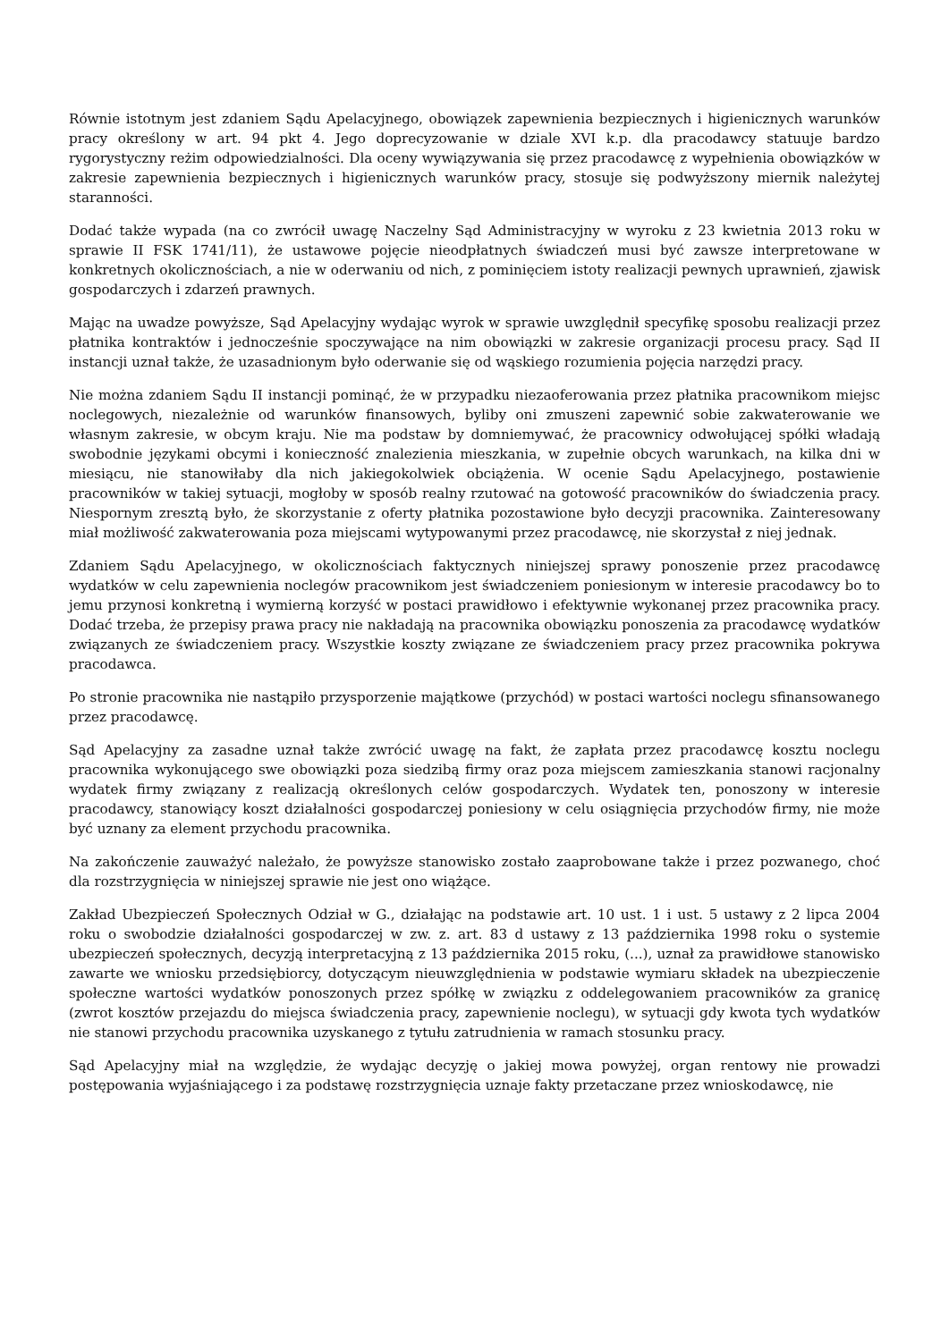Równie istotnym jest zdaniem Sądu Apelacyjnego, obowiązek zapewnienia bezpiecznych i higienicznych warunków pracy określony w art. 94 pkt 4. Jego doprecyzowanie w dziale XVI k.p. dla pracodawcy statuuje bardzo rygorystyczny reżim odpowiedzialności. Dla oceny wywiązywania się przez pracodawcę z wypełnienia obowiązków w zakresie zapewnienia bezpiecznych i higienicznych warunków pracy, stosuje się podwyższony miernik należytej staranności.
Dodać także wypada (na co zwrócił uwagę Naczelny Sąd Administracyjny w wyroku z 23 kwietnia 2013 roku w sprawie II FSK 1741/11), że ustawowe pojęcie nieodpłatnych świadczeń musi być zawsze interpretowane w konkretnych okolicznościach, a nie w oderwaniu od nich, z pominięciem istoty realizacji pewnych uprawnień, zjawisk gospodarczych i zdarzeń prawnych.
Mając na uwadze powyższe, Sąd Apelacyjny wydając wyrok w sprawie uwzględnił specyfikę sposobu realizacji przez płatnika kontraktów i jednocześnie spoczywające na nim obowiązki w zakresie organizacji procesu pracy. Sąd II instancji uznał także, że uzasadnionym było oderwanie się od wąskiego rozumienia pojęcia narzędzi pracy.
Nie można zdaniem Sądu II instancji pominąć, że w przypadku niezaoferowania przez płatnika pracownikom miejsc noclegowych, niezależnie od warunków finansowych, byliby oni zmuszeni zapewnić sobie zakwaterowanie we własnym zakresie, w obcym kraju. Nie ma podstaw by domniemywać, że pracownicy odwołującej spółki władają swobodnie językami obcymi i konieczność znalezienia mieszkania, w zupełnie obcych warunkach, na kilka dni w miesiącu, nie stanowiłaby dla nich jakiegokolwiek obciążenia. W ocenie Sądu Apelacyjnego, postawienie pracowników w takiej sytuacji, mogłoby w sposób realny rzutować na gotowość pracowników do świadczenia pracy. Niespornym zresztą było, że skorzystanie z oferty płatnika pozostawione było decyzji pracownika. Zainteresowany miał możliwość zakwaterowania poza miejscami wytypowanymi przez pracodawcę, nie skorzystał z niej jednak.
Zdaniem Sądu Apelacyjnego, w okolicznościach faktycznych niniejszej sprawy ponoszenie przez pracodawcę wydatków w celu zapewnienia noclegów pracownikom jest świadczeniem poniesionym w interesie pracodawcy bo to jemu przynosi konkretną i wymierną korzyść w postaci prawidłowo i efektywnie wykonanej przez pracownika pracy. Dodać trzeba, że przepisy prawa pracy nie nakładają na pracownika obowiązku ponoszenia za pracodawcę wydatków związanych ze świadczeniem pracy. Wszystkie koszty związane ze świadczeniem pracy przez pracownika pokrywa pracodawca.
Po stronie pracownika nie nastąpiło przysporzenie majątkowe (przychód) w postaci wartości noclegu sfinansowanego przez pracodawcę.
Sąd Apelacyjny za zasadne uznał także zwrócić uwagę na fakt, że zapłata przez pracodawcę kosztu noclegu pracownika wykonującego swe obowiązki poza siedzibą firmy oraz poza miejscem zamieszkania stanowi racjonalny wydatek firmy związany z realizacją określonych celów gospodarczych. Wydatek ten, ponoszony w interesie pracodawcy, stanowiący koszt działalności gospodarczej poniesiony w celu osiągnięcia przychodów firmy, nie może być uznany za element przychodu pracownika.
Na zakończenie zauważyć należało, że powyższe stanowisko zostało zaaprobowane także i przez pozwanego, choć dla rozstrzygnięcia w niniejszej sprawie nie jest ono wiążące.
Zakład Ubezpieczeń Społecznych Odział w G., działając na podstawie art. 10 ust. 1 i ust. 5 ustawy z 2 lipca 2004 roku o swobodzie działalności gospodarczej w zw. z. art. 83 d ustawy z 13 października 1998 roku o systemie ubezpieczeń społecznych, decyzją interpretacyjną z 13 października 2015 roku, (...), uznał za prawidłowe stanowisko zawarte we wniosku przedsiębiorcy, dotyczącym nieuwzględnienia w podstawie wymiaru składek na ubezpieczenie społeczne wartości wydatków ponoszonych przez spółkę w związku z oddelegowaniem pracowników za granicę (zwrot kosztów przejazdu do miejsca świadczenia pracy, zapewnienie noclegu), w sytuacji gdy kwota tych wydatków nie stanowi przychodu pracownika uzyskanego z tytułu zatrudnienia w ramach stosunku pracy.
Sąd Apelacyjny miał na względzie, że wydając decyzję o jakiej mowa powyżej, organ rentowy nie prowadzi postępowania wyjaśniającego i za podstawę rozstrzygnięcia uznaje fakty przetaczane przez wnioskodawcę, nie